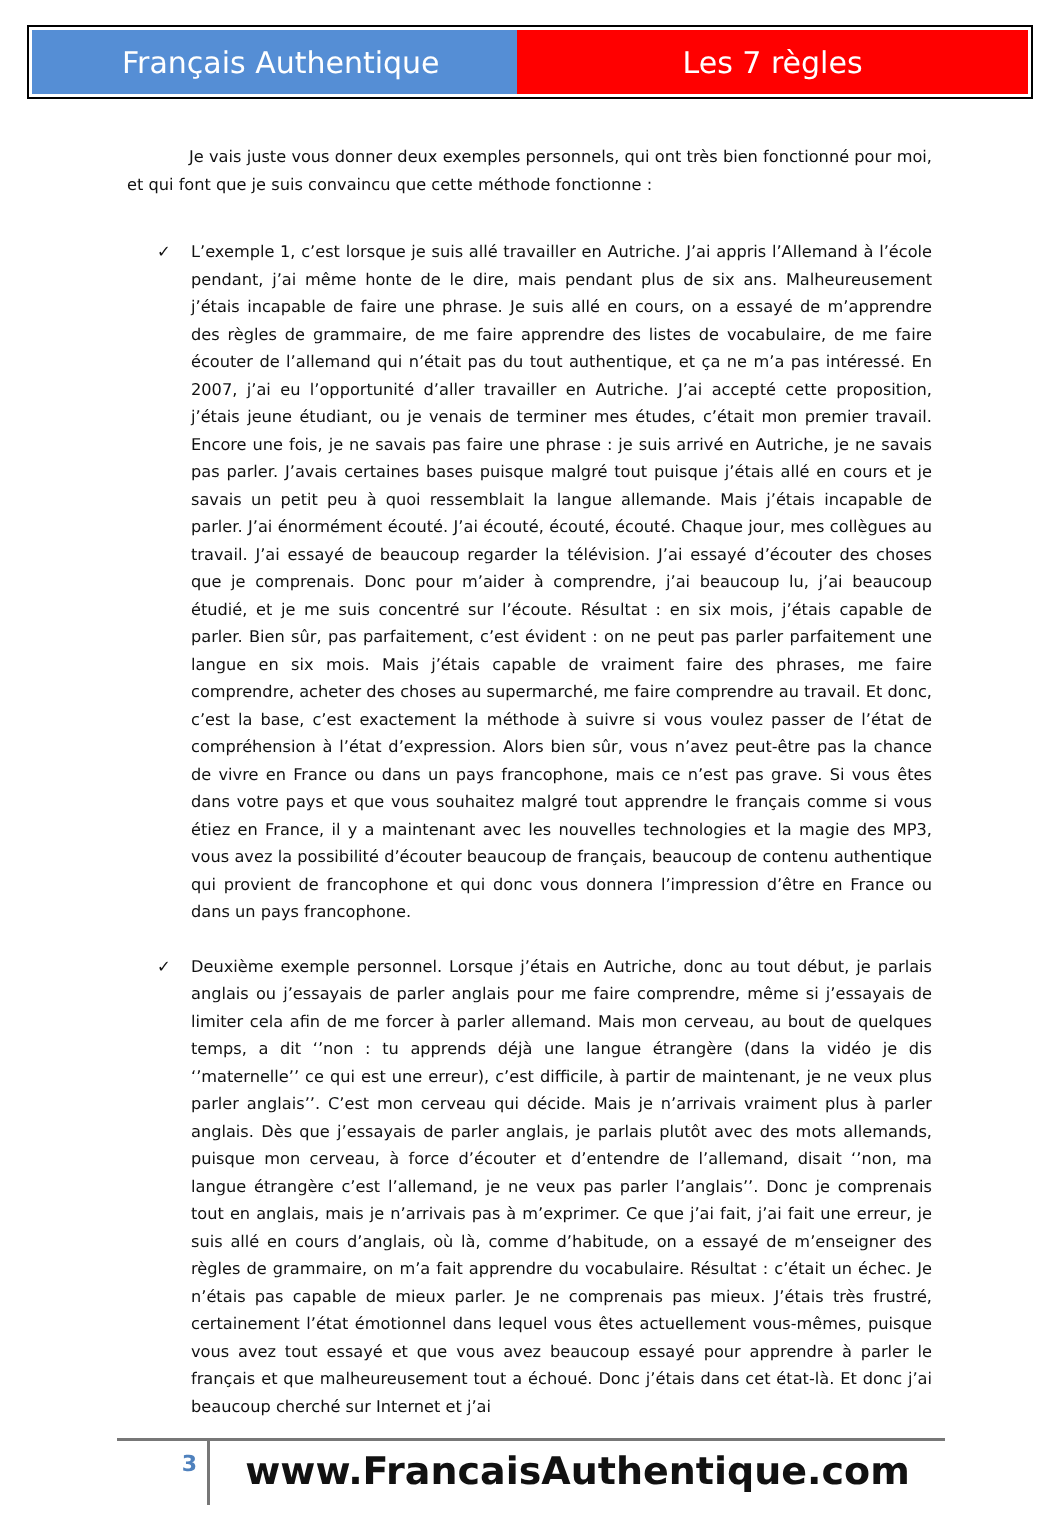Français Authentique Les 7 règles
Je vais juste vous donner deux exemples personnels, qui ont très bien fonctionné pour moi, et qui font que je suis convaincu que cette méthode fonctionne :
✓ L’exemple 1, c’est lorsque je suis allé travailler en Autriche. J’ai appris l’Allemand à l’école pendant, j’ai même honte de le dire, mais pendant plus de six ans. Malheureusement j’étais incapable de faire une phrase. Je suis allé en cours, on a essayé de m’apprendre des règles de grammaire, de me faire apprendre des listes de vocabulaire, de me faire écouter de l’allemand qui n’était pas du tout authentique, et ça ne m’a pas intéressé. En 2007, j’ai eu l’opportunité d’aller travailler en Autriche. J’ai accepté cette proposition, j’étais jeune étudiant, ou je venais de terminer mes études, c’était mon premier travail. Encore une fois, je ne savais pas faire une phrase : je suis arrivé en Autriche, je ne savais pas parler. J’avais certaines bases puisque malgré tout puisque j’étais allé en cours et je savais un petit peu à quoi ressemblait la langue allemande. Mais j’étais incapable de parler. J’ai énormément écouté. J’ai écouté, écouté, écouté. Chaque jour, mes collègues au travail. J’ai essayé de beaucoup regarder la télévision. J’ai essayé d’écouter des choses que je comprenais. Donc pour m’aider à comprendre, j’ai beaucoup lu, j’ai beaucoup étudié, et je me suis concentré sur l’écoute. Résultat : en six mois, j’étais capable de parler. Bien sûr, pas parfaitement, c’est évident : on ne peut pas parler parfaitement une langue en six mois. Mais j’étais capable de vraiment faire des phrases, me faire comprendre, acheter des choses au supermarché, me faire comprendre au travail. Et donc, c’est la base, c’est exactement la méthode à suivre si vous voulez passer de l’état de compréhension à l’état d’expression. Alors bien sûr, vous n’avez peut-être pas la chance de vivre en France ou dans un pays francophone, mais ce n’est pas grave. Si vous êtes dans votre pays et que vous souhaitez malgré tout apprendre le français comme si vous étiez en France, il y a maintenant avec les nouvelles technologies et la magie des MP3, vous avez la possibilité d’écouter beaucoup de français, beaucoup de contenu authentique qui provient de francophone et qui donc vous donnera l’impression d’être en France ou dans un pays francophone.
✓ Deuxième exemple personnel. Lorsque j’étais en Autriche, donc au tout début, je parlais anglais ou j’essayais de parler anglais pour me faire comprendre, même si j’essayais de limiter cela afin de me forcer à parler allemand. Mais mon cerveau, au bout de quelques temps, a dit ‘’non : tu apprends déjà une langue étrangère (dans la vidéo je dis ‘’maternelle’’ ce qui est une erreur), c’est difficile, à partir de maintenant, je ne veux plus parler anglais’’. C’est mon cerveau qui décide. Mais je n’arrivais vraiment plus à parler anglais. Dès que j’essayais de parler anglais, je parlais plutôt avec des mots allemands, puisque mon cerveau, à force d’écouter et d’entendre de l’allemand, disait ‘’non, ma langue étrangère c’est l’allemand, je ne veux pas parler l’anglais’’. Donc je comprenais tout en anglais, mais je n’arrivais pas à m’exprimer. Ce que j’ai fait, j’ai fait une erreur, je suis allé en cours d’anglais, où là, comme d’habitude, on a essayé de m’enseigner des règles de grammaire, on m’a fait apprendre du vocabulaire. Résultat : c’était un échec. Je n’étais pas capable de mieux parler. Je ne comprenais pas mieux. J’étais très frustré, certainement l’état émotionnel dans lequel vous êtes actuellement vous-mêmes, puisque vous avez tout essayé et que vous avez beaucoup essayé pour apprendre à parler le français et que malheureusement tout a échoué. Donc j’étais dans cet état-là. Et donc j’ai beaucoup cherché sur Internet et j’ai
3
www.FrancaisAuthentique.com